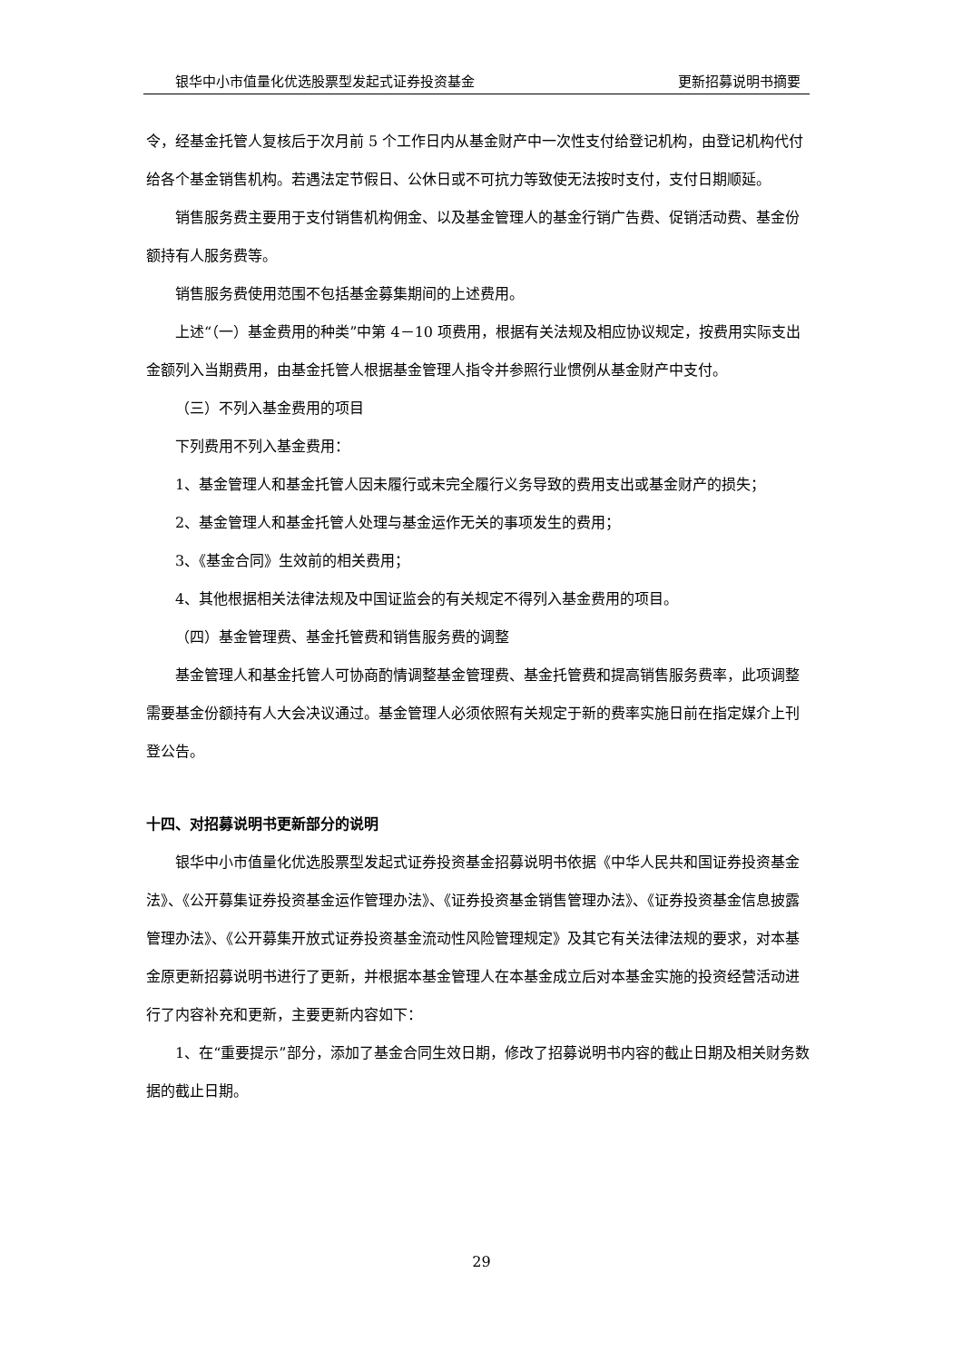银华中小市值量化优选股票型发起式证券投资基金 更新招募说明书摘要
令，经基金托管人复核后于次月前 5 个工作日内从基金财产中一次性支付给登记机构，由登记机构代付给各个基金销售机构。若遇法定节假日、公休日或不可抗力等致使无法按时支付，支付日期顺延。
销售服务费主要用于支付销售机构佣金、以及基金管理人的基金行销广告费、促销活动费、基金份额持有人服务费等。
销售服务费使用范围不包括基金募集期间的上述费用。
上述“（一）基金费用的种类”中第 4－10 项费用，根据有关法规及相应协议规定，按费用实际支出金额列入当期费用，由基金托管人根据基金管理人指令并参照行业惯例从基金财产中支付。
（三）不列入基金费用的项目
下列费用不列入基金费用：
1、基金管理人和基金托管人因未履行或未完全履行义务导致的费用支出或基金财产的损失；
2、基金管理人和基金托管人处理与基金运作无关的事项发生的费用；
3、《基金合同》生效前的相关费用；
4、其他根据相关法律法规及中国证监会的有关规定不得列入基金费用的项目。
（四）基金管理费、基金托管费和销售服务费的调整
基金管理人和基金托管人可协商酌情调整基金管理费、基金托管费和提高销售服务费率，此项调整需要基金份额持有人大会决议通过。基金管理人必须依照有关规定于新的费率实施日前在指定媒介上刊登公告。
十四、对招募说明书更新部分的说明
银华中小市值量化优选股票型发起式证券投资基金招募说明书依据《中华人民共和国证券投资基金法》、《公开募集证券投资基金运作管理办法》、《证券投资基金销售管理办法》、《证券投资基金信息披露管理办法》、《公开募集开放式证券投资基金流动性风险管理规定》及其它有关法律法规的要求，对本基金原更新招募说明书进行了更新，并根据本基金管理人在本基金成立后对本基金实施的投资经营活动进行了内容补充和更新，主要更新内容如下：
1、在“重要提示”部分，添加了基金合同生效日期，修改了招募说明书内容的截止日期及相关财务数据的截止日期。
29